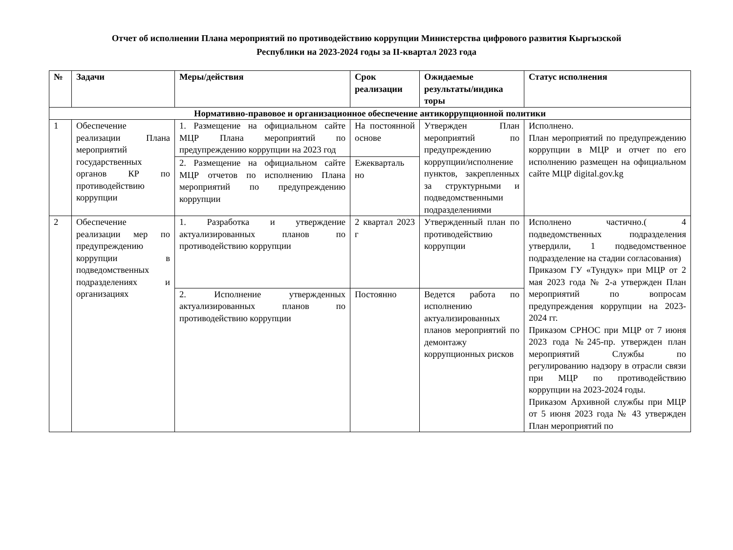Отчет об исполнении Плана мероприятий по противодействию коррупции Министерства цифрового развития Кыргызской
Республики на 2023-2024 годы за II-квартал 2023 года
| № | Задачи | Меры/действия | Срок реализации | Ожидаемые результаты/индика торы | Статус исполнения |
| --- | --- | --- | --- | --- | --- |
| Нормативно-правовое и организационное обеспечение антикоррупционной политики | | | | | |
| 1 | Обеспечение реализации Плана мероприятий государственных органов КР по противодействию коррупции | 1. Размещение на официальном сайте МЦР Плана мероприятий по предупреждению коррупции на 2023 год | На постоянной основе | Утвержден План мероприятий по предупреждению коррупции/исполнение пунктов, закрепленных за структурными и подведомственными подразделениями | Исполнено. План мероприятий по предупреждению коррупции в МЦР и отчет по его исполнению размещен на официальном сайте МЦР digital.gov.kg |
| | | 2. Размещение на официальном сайте МЦР отчетов по исполнению Плана мероприятий по предупреждению коррупции | Ежекварталь но | | |
| 2 | Обеспечение реализации мер по предупреждению коррупции в подведомственных подразделениях и организациях | 1. Разработка и утверждение актуализированных планов по противодействию коррупции | 2 квартал 2023 г | Утвержденный план по противодействию коррупции | Исполнено частично.( 4 подведомственных подразделения утвердили, 1 подведомственное подразделение на стадии согласования) Приказом ГУ «Тундук» при МЦР от 2 мая 2023 года № 2-а утвержден План мероприятий по вопросам предупреждения коррупции на 2023-2024 гг. Приказом СРНОС при МЦР от 7 июня 2023 года №245-пр. утвержден план мероприятий Службы по регулированию надзору в отрасли связи при МЦР по противодействию коррупции на 2023-2024 годы. Приказом Архивной службы при МЦР от 5 июня 2023 года № 43 утвержден План мероприятий по |
| | | 2. Исполнение утвержденных актуализированных планов по противодействию коррупции | Постоянно | Ведется работа по исполнению актуализированных планов мероприятий по демонтажу коррупционных рисков | |